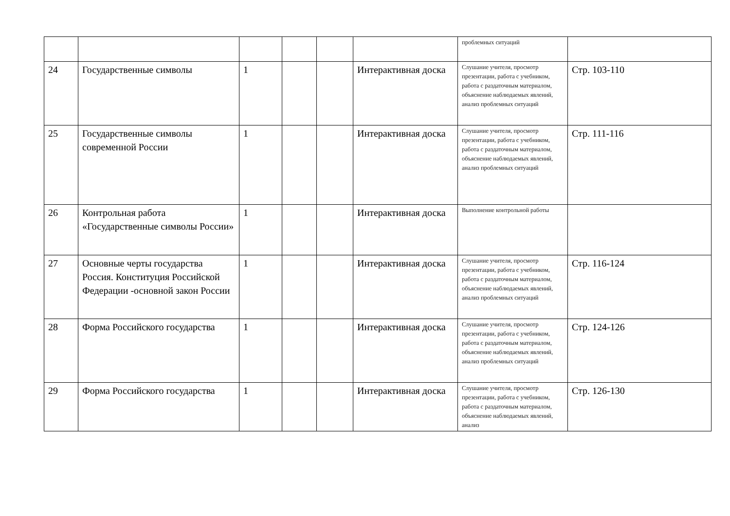| | | | | | | проблемных ситуаций | |
| 24 | Государственные символы | 1 | | | Интерактивная доска | Слушание учителя, просмотр презентации, работа с учебником, работа с раздаточным материалом, объяснение наблюдаемых явлений, анализ проблемных ситуаций | Стр. 103-110 |
| 25 | Государственные символы современной России | 1 | | | Интерактивная доска | Слушание учителя, просмотр презентации, работа с учебником, работа с раздаточным материалом, объяснение наблюдаемых явлений, анализ проблемных ситуаций | Стр. 111-116 |
| 26 | Контрольная работа «Государственные символы России» | 1 | | | Интерактивная доска | Выполнение контрольной работы | |
| 27 | Основные черты государства Россия. Конституция Российской Федерации -основной закон России | 1 | | | Интерактивная доска | Слушание учителя, просмотр презентации, работа с учебником, работа с раздаточным материалом, объяснение наблюдаемых явлений, анализ проблемных ситуаций | Стр. 116-124 |
| 28 | Форма Российского государства | 1 | | | Интерактивная доска | Слушание учителя, просмотр презентации, работа с учебником, работа с раздаточным материалом, объяснение наблюдаемых явлений, анализ проблемных ситуаций | Стр. 124-126 |
| 29 | Форма Российского государства | 1 | | | Интерактивная доска | Слушание учителя, просмотр презентации, работа с учебником, работа с раздаточным материалом, объяснение наблюдаемых явлений, анализ | Стр. 126-130 |